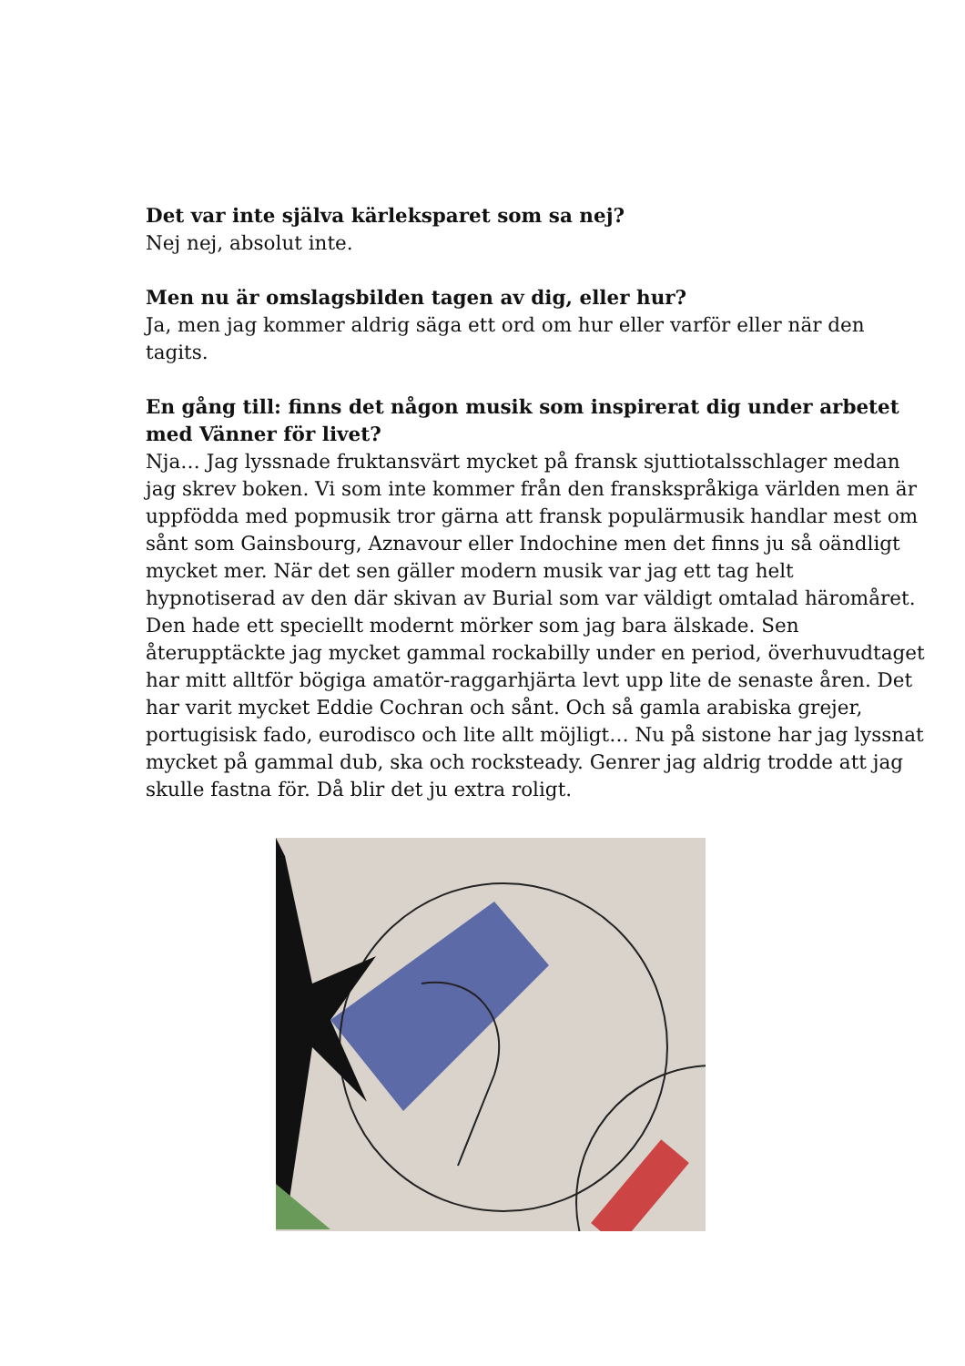Det var inte själva kärleksparet som sa nej?
Nej nej, absolut inte.
Men nu är omslagsbilden tagen av dig, eller hur?
Ja, men jag kommer aldrig säga ett ord om hur eller varför eller när den tagits.
En gång till: finns det någon musik som inspirerat dig under arbetet med Vänner för livet?
Nja… Jag lyssnade fruktansvärt mycket på fransk sjuttiotalsschlager medan jag skrev boken. Vi som inte kommer från den franskspråkiga världen men är uppfödda med popmusik tror gärna att fransk populärmusik handlar mest om sånt som Gainsbourg, Aznavour eller Indochine men det finns ju så oändligt mycket mer. När det sen gäller modern musik var jag ett tag helt hypnotiserad av den där skivan av Burial som var väldigt omtalad häromåret. Den hade ett speciellt modernt mörker som jag bara älskade. Sen återupptäckte jag mycket gammal rockabilly under en period, överhuvudtaget har mitt alltför bögiga amatör-raggarhjärta levt upp lite de senaste åren. Det har varit mycket Eddie Cochran och sånt. Och så gamla arabiska grejer, portugisisk fado, eurodisco och lite allt möjligt… Nu på sistone har jag lyssnat mycket på gammal dub, ska och rocksteady. Genrer jag aldrig trodde att jag skulle fastna för. Då blir det ju extra roligt.